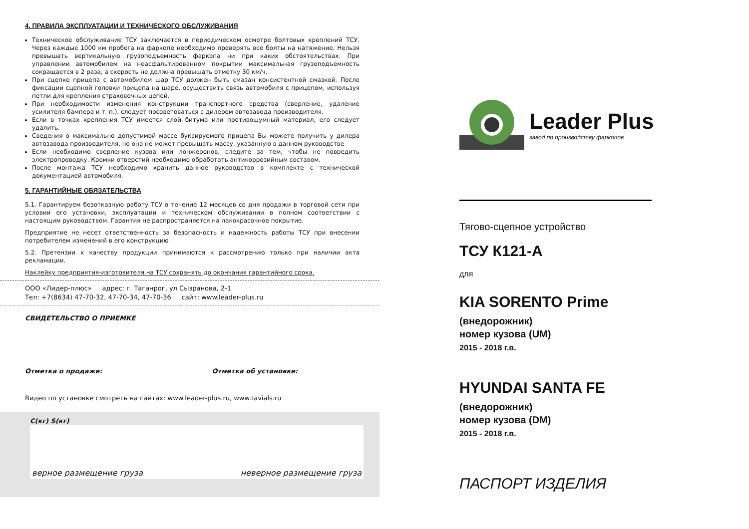4. ПРАВИЛА ЭКСПЛУАТАЦИИ И ТЕХНИЧЕСКОГО ОБСЛУЖИВАНИЯ
Техническое обслуживание ТСУ заключается в периодическом осмотре болтовых креплений ТСУ. Через каждые 1000 км пробега на фаркопе необходимо проверять все болты на натяжение. Нельзя превышать вертикальную грузоподъемность фаркопа ни при каких обстоятельствах. При управлении автомобилем на неасфальтированном покрытии максимальная грузоподъемность сокращается в 2 раза, а скорость не должна превышать отметку 30 км/ч.
При сцепке прицепа с автомобилем шар ТСУ должен быть смазан консистентной смазкой. После фиксации сцепной головки прицепа на шаре, осуществить связь автомобиля с прицепом, используя петли для крепления страховочных цепей.
При необходимости изменения конструкции транспортного средства (сверление, удаление усилителя бампера и т. п.), следует посоветоваться с дилером автозавода производителя.
Если в точках крепления ТСУ имеется слой битума или противошумный материал, его следует удалить.
Сведения о максимально допустимой массе буксируемого прицепа Вы можете получить у дилера автозавода производителя, но она не может превышать массу, указанную в данном руководстве
Если необходимо сверление кузова или лонжеронов, следите за тем, чтобы не повредить электропроводку. Кромки отверстий необходимо обработать антикоррозийным составом.
После монтажа ТСУ необходимо хранить данное руководство в комплекте с технической документацией автомобиля.
5. ГАРАНТИЙНЫЕ ОБЯЗАТЕЛЬСТВА
5.1. Гарантируем безотказную работу ТСУ в течение 12 месяцев со дня продажи в торговой сети при условии его установки, эксплуатации и техническом обслуживании в полном соответствии с настоящим руководством. Гарантия не распространяется на лакокрасочное покрытие.
Предприятие не несет ответственность за безопасность и надежность работы ТСУ при внесении потребителем изменений в его конструкцию
5.2. Претензии к качеству продукции принимаются к рассмотрению только при наличии акта рекламации.
Наклейку предприятия-изготовителя на ТСУ сохранять до окончания гарантийного срока.
ООО «Лидер-плюс» адрес: г. Таганрог, ул Сызранова, 2-1
Тел: +7(8634) 47-70-32, 47-70-34, 47-70-36 сайт: www.leader-plus.ru
СВИДЕТЕЛЬСТВО О ПРИЕМКЕ
Отметка о продаже: Отметка об установке:
Видео по установке смотреть на сайтах: www.leader-plus.ru, www.tavials.ru
C(кг) S(кг)
верное размещение груза неверное размещение груза
Leader Plus
завод по производству фаркопов
Тягово-сцепное устройство
ТСУ К121-А
для
KIA SORENTO Prime
(внедорожник)
номер кузова (UM)
2015 - 2018 г.в.
HYUNDAI SANTA FE
(внедорожник)
номер кузова (DM)
2015 - 2018 г.в.
ПАСПОРТ ИЗДЕЛИЯ